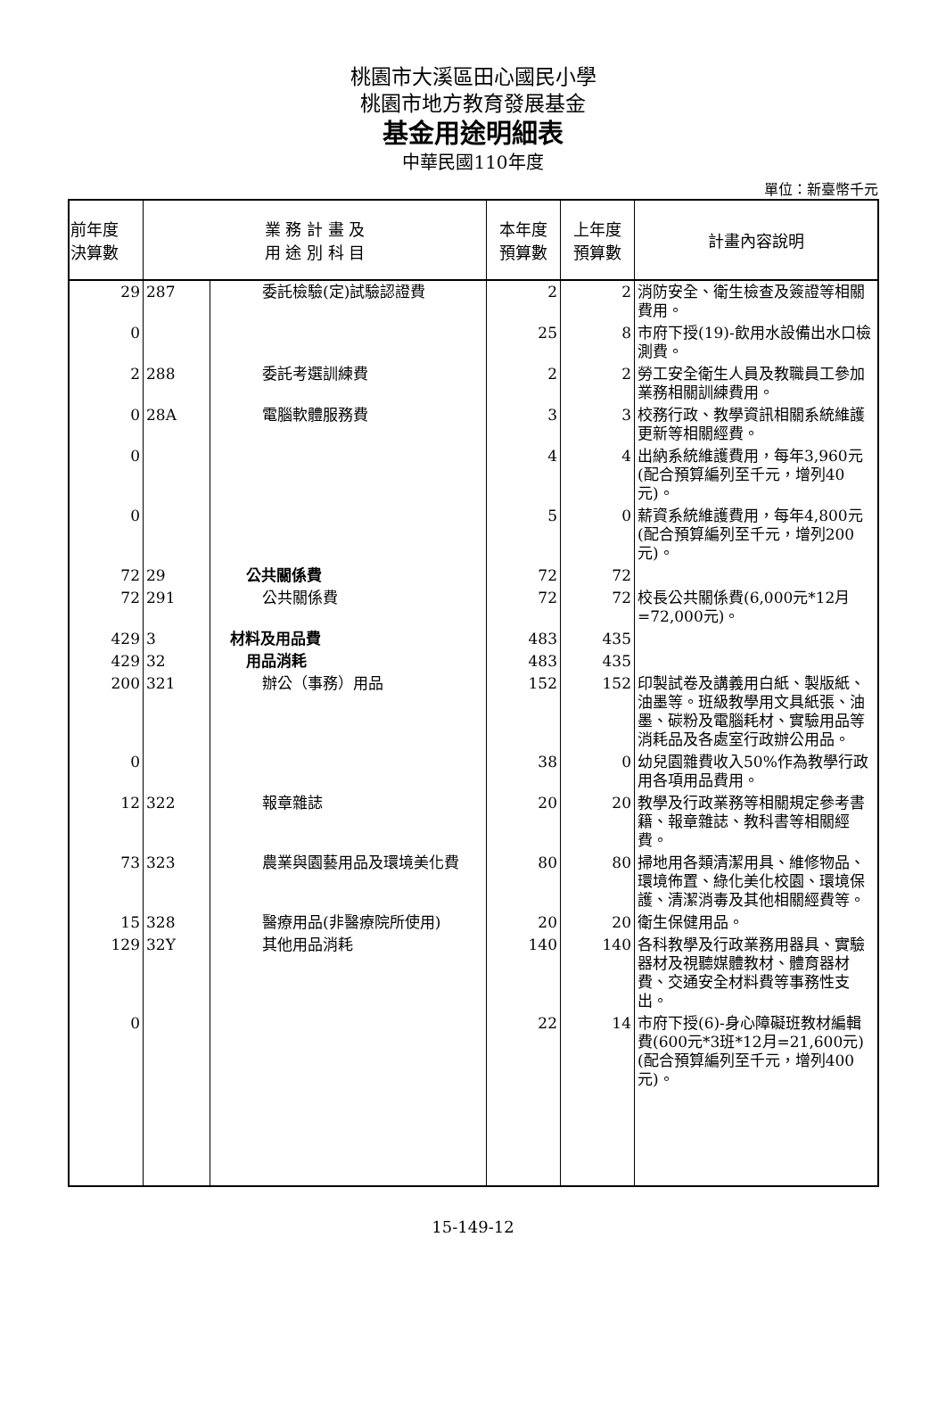桃園市大溪區田心國民小學
桃園市地方教育發展基金
基金用途明細表
中華民國110年度
單位：新臺幣千元
| 前年度 決算數 | 業 務 計 畫 及 用 途 別 科 目 | | 本年度 預算數 | 上年度 預算數 | 計畫內容說明 |
| --- | --- | --- | --- | --- | --- |
| 29 | 287 | 委託檢驗(定)試驗認證費 | 2 | 2 | 消防安全、衛生檢查及簽證等相關費用。 |
| 0 | | | 25 | 8 | 市府下授(19)-飲用水設備出水口檢測費。 |
| 2 | 288 | 委託考選訓練費 | 2 | 2 | 勞工安全衛生人員及教職員工參加業務相關訓練費用。 |
| 0 | 28A | 電腦軟體服務費 | 3 | 3 | 校務行政、教學資訊相關系統維護更新等相關經費。 |
| 0 | | | 4 | 4 | 出納系統維護費用，每年3,960元(配合預算編列至千元，增列40元)。 |
| 0 | | | 5 | 0 | 薪資系統維護費用，每年4,800元(配合預算編列至千元，增列200元)。 |
| 72 | 29 | 公共關係費 | 72 | 72 | |
| 72 | 291 | 公共關係費 | 72 | 72 | 校長公共關係費(6,000元*12月=72,000元)。 |
| 429 | 3 | 材料及用品費 | 483 | 435 | |
| 429 | 32 | 用品消耗 | 483 | 435 | |
| 200 | 321 | 辦公（事務）用品 | 152 | 152 | 印製試卷及講義用白紙、製版紙、油墨等。班級教學用文具紙張、油墨、碳粉及電腦耗材、實驗用品等消耗品及各處室行政辦公用品。 |
| 0 | | | 38 | 0 | 幼兒園雜費收入50%作為教學行政用各項用品費用。 |
| 12 | 322 | 報章雜誌 | 20 | 20 | 教學及行政業務等相關規定參考書籍、報章雜誌、教科書等相關經費。 |
| 73 | 323 | 農業與園藝用品及環境美化費 | 80 | 80 | 掃地用各類清潔用具、維修物品、環境佈置、綠化美化校園、環境保護、清潔消毒及其他相關經費等。 |
| 15 | 328 | 醫療用品(非醫療院所使用) | 20 | 20 | 衛生保健用品。 |
| 129 | 32Y | 其他用品消耗 | 140 | 140 | 各科教學及行政業務用器具、實驗器材及視聽媒體教材、體育器材費、交通安全材料費等事務性支出。 |
| 0 | | | 22 | 14 | 市府下授(6)-身心障礙班教材編輯費(600元*3班*12月=21,600元)(配合預算編列至千元，增列400元)。 |
15-149-12